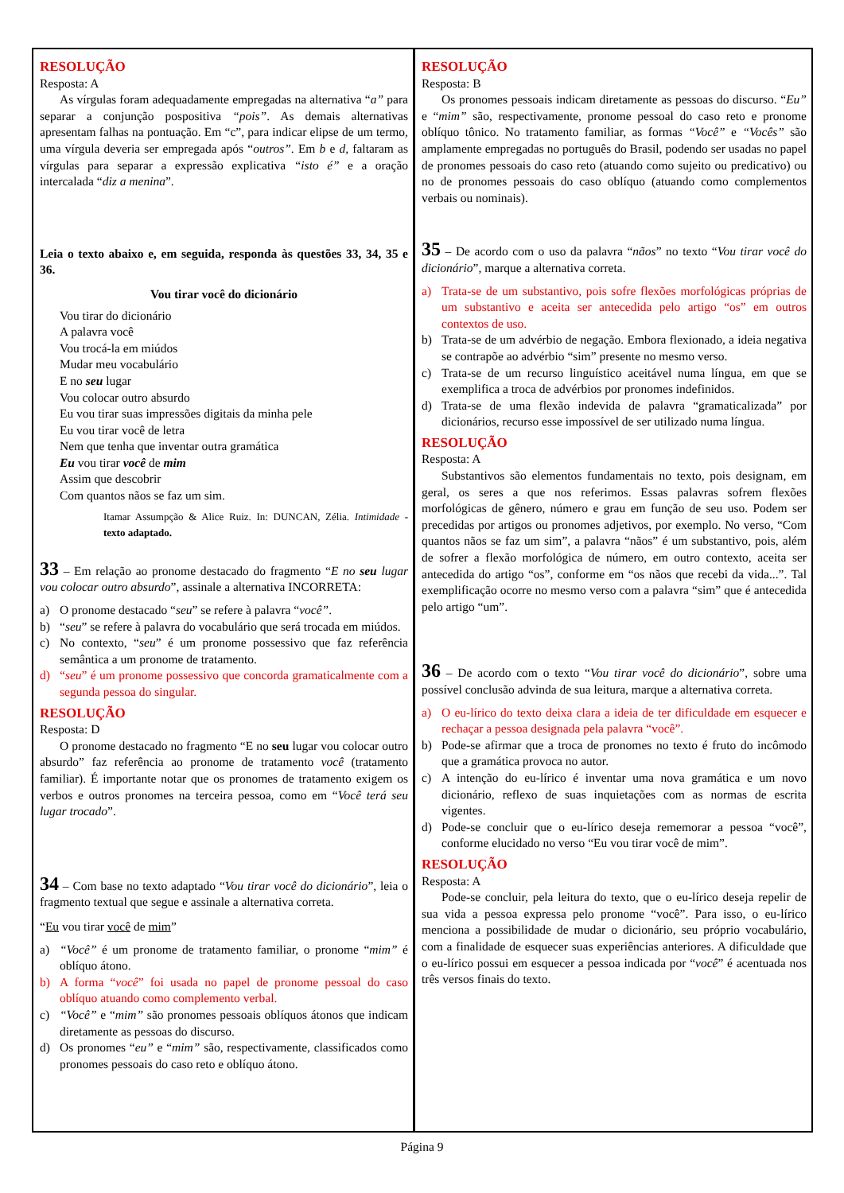RESOLUÇÃO
Resposta: A
As vírgulas foram adequadamente empregadas na alternativa “a” para separar a conjunção pospositiva “pois”. As demais alternativas apresentam falhas na pontuação. Em “c”, para indicar elipse de um termo, uma vírgula deveria ser empregada após “outros”. Em b e d, faltaram as vírgulas para separar a expressão explicativa “isto é” e a oração intercalada “diz a menina”.
Leia o texto abaixo e, em seguida, responda às questões 33, 34, 35 e 36.
Vou tirar você do dicionário
Vou tirar do dicionário
A palavra você
Vou trocá-la em miúdos
Mudar meu vocabulário
E no seu lugar
Vou colocar outro absurdo
Eu vou tirar suas impressões digitais da minha pele
Eu vou tirar você de letra
Nem que tenha que inventar outra gramática
Eu vou tirar você de mim
Assim que descobrir
Com quantos nãos se faz um sim.
Itamar Assumpção & Alice Ruiz. In: DUNCAN, Zélia. Intimidade - texto adaptado.
33 – Em relação ao pronome destacado do fragmento “E no seu lugar vou colocar outro absurdo”, assinale a alternativa INCORRETA:
a) O pronome destacado “seu” se refere à palavra “você”.
b) “seu” se refere à palavra do vocabulário que será trocada em miúdos.
c) No contexto, “seu” é um pronome possessivo que faz referência semântica a um pronome de tratamento.
d) “seu” é um pronome possessivo que concorda gramaticalmente com a segunda pessoa do singular.
RESOLUÇÃO
Resposta: D
O pronome destacado no fragmento “E no seu lugar vou colocar outro absurdo” faz referência ao pronome de tratamento você (tratamento familiar). É importante notar que os pronomes de tratamento exigem os verbos e outros pronomes na terceira pessoa, como em “Você terá seu lugar trocado”.
34 – Com base no texto adaptado “Vou tirar você do dicionário”, leia o fragmento textual que segue e assinale a alternativa correta.
“Eu vou tirar você de mim”
a) “Você” é um pronome de tratamento familiar, o pronome “mim” é oblíquo átono.
b) A forma “você” foi usada no papel de pronome pessoal do caso oblíquo atuando como complemento verbal.
c) “Você” e “mim” são pronomes pessoais oblíquos átonos que indicam diretamente as pessoas do discurso.
d) Os pronomes “eu” e “mim” são, respectivamente, classificados como pronomes pessoais do caso reto e oblíquo átono.
RESOLUÇÃO
Resposta: B
Os pronomes pessoais indicam diretamente as pessoas do discurso. “Eu” e “mim” são, respectivamente, pronome pessoal do caso reto e pronome oblíquo tônico. No tratamento familiar, as formas “Você” e “Vocês” são amplamente empregadas no português do Brasil, podendo ser usadas no papel de pronomes pessoais do caso reto (atuando como sujeito ou predicativo) ou no de pronomes pessoais do caso oblíquo (atuando como complementos verbais ou nominais).
35 – De acordo com o uso da palavra “nãos” no texto “Vou tirar você do dicionário”, marque a alternativa correta.
a) Trata-se de um substantivo, pois sofre flexões morfológicas próprias de um substantivo e aceita ser antecedida pelo artigo “os” em outros contextos de uso.
b) Trata-se de um advérbio de negação. Embora flexionado, a ideia negativa se contrapõe ao advérbio “sim” presente no mesmo verso.
c) Trata-se de um recurso linguístico aceitável numa língua, em que se exemplifica a troca de advérbios por pronomes indefinidos.
d) Trata-se de uma flexão indevida de palavra “gramaticalizada” por dicionários, recurso esse impossível de ser utilizado numa língua.
RESOLUÇÃO
Resposta: A
Substantivos são elementos fundamentais no texto, pois designam, em geral, os seres a que nos referimos. Essas palavras sofrem flexões morfológicas de gênero, número e grau em função de seu uso. Podem ser precedidas por artigos ou pronomes adjetivos, por exemplo. No verso, “Com quantos nãos se faz um sim”, a palavra “nãos” é um substantivo, pois, além de sofrer a flexão morfológica de número, em outro contexto, aceita ser antecedida do artigo “os”, conforme em “os nãos que recebi da vida...”. Tal exemplificação ocorre no mesmo verso com a palavra “sim” que é antecedida pelo artigo “um”.
36 – De acordo com o texto “Vou tirar você do dicionário”, sobre uma possível conclusão advinda de sua leitura, marque a alternativa correta.
a) O eu-lírico do texto deixa clara a ideia de ter dificuldade em esquecer e rechaçar a pessoa designada pela palavra “você”.
b) Pode-se afirmar que a troca de pronomes no texto é fruto do incômodo que a gramática provoca no autor.
c) A intenção do eu-lírico é inventar uma nova gramática e um novo dicionário, reflexo de suas inquietações com as normas de escrita vigentes.
d) Pode-se concluir que o eu-lírico deseja rememorar a pessoa “você”, conforme elucidado no verso “Eu vou tirar você de mim”.
RESOLUÇÃO
Resposta: A
Pode-se concluir, pela leitura do texto, que o eu-lírico deseja repelir de sua vida a pessoa expressa pelo pronome “você”. Para isso, o eu-lírico menciona a possibilidade de mudar o dicionário, seu próprio vocabulário, com a finalidade de esquecer suas experiências anteriores. A dificuldade que o eu-lírico possui em esquecer a pessoa indicada por “você” é acentuada nos três versos finais do texto.
Página 9